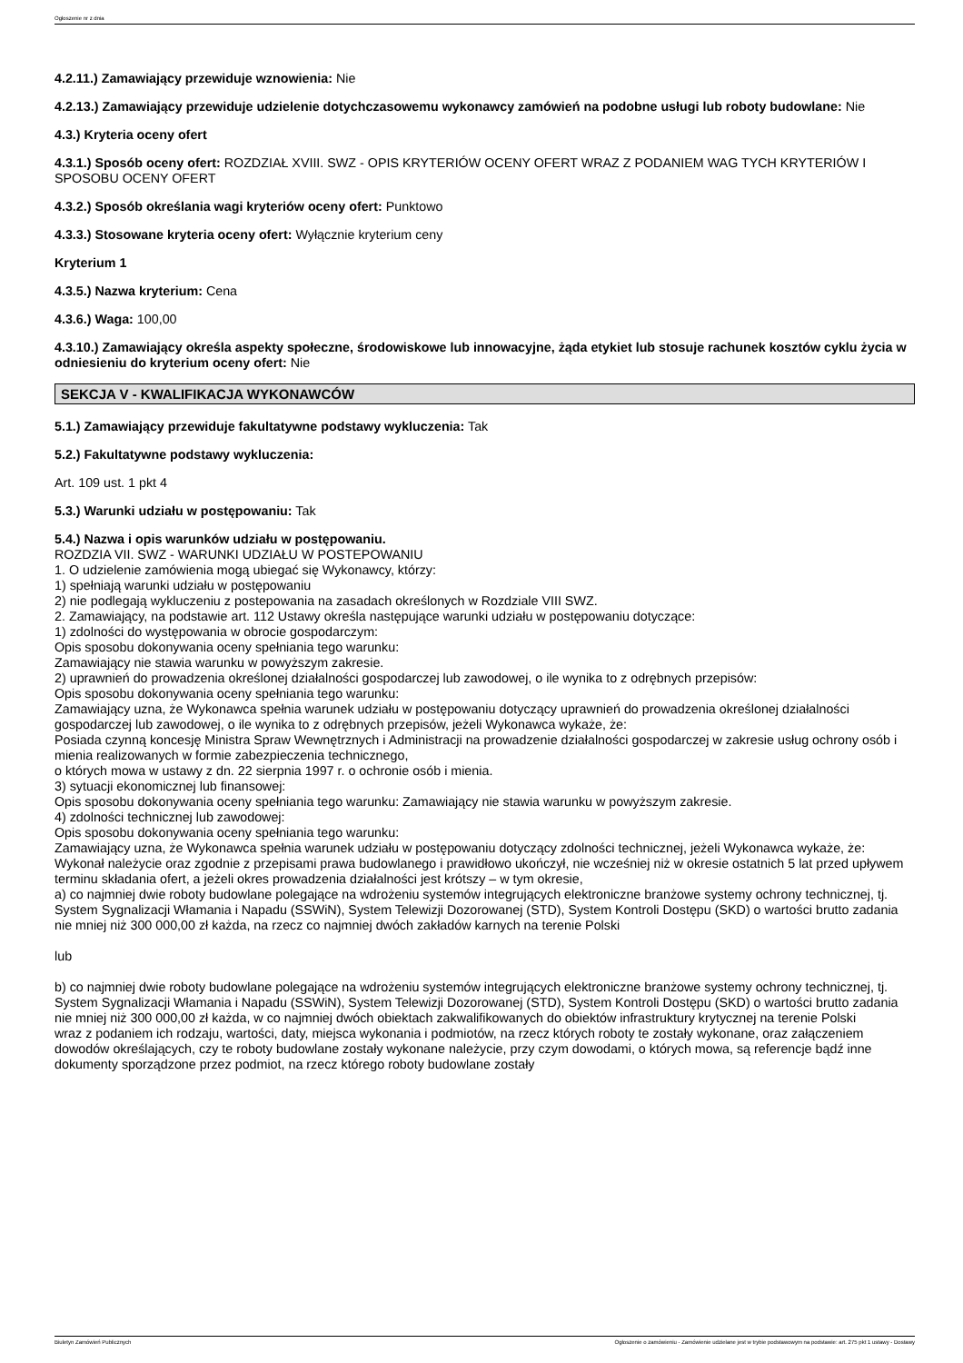Ogłoszenie nr z dnia
4.2.11.) Zamawiający przewiduje wznowienia: Nie
4.2.13.) Zamawiający przewiduje udzielenie dotychczasowemu wykonawcy zamówień na podobne usługi lub roboty budowlane: Nie
4.3.) Kryteria oceny ofert
4.3.1.) Sposób oceny ofert: ROZDZIAŁ XVIII. SWZ - OPIS KRYTERIÓW OCENY OFERT WRAZ Z PODANIEM WAG TYCH KRYTERIÓW I SPOSOBU OCENY OFERT
4.3.2.) Sposób określania wagi kryteriów oceny ofert: Punktowo
4.3.3.) Stosowane kryteria oceny ofert: Wyłącznie kryterium ceny
Kryterium 1
4.3.5.) Nazwa kryterium: Cena
4.3.6.) Waga: 100,00
4.3.10.) Zamawiający określa aspekty społeczne, środowiskowe lub innowacyjne, żąda etykiet lub stosuje rachunek kosztów cyklu życia w odniesieniu do kryterium oceny ofert: Nie
SEKCJA V - KWALIFIKACJA WYKONAWCÓW
5.1.) Zamawiający przewiduje fakultatywne podstawy wykluczenia: Tak
5.2.) Fakultatywne podstawy wykluczenia:
Art. 109 ust. 1 pkt 4
5.3.) Warunki udziału w postępowaniu: Tak
5.4.) Nazwa i opis warunków udziału w postępowaniu.
ROZDZIA VII. SWZ - WARUNKI UDZIAŁU W POSTEPOWANIU
1. O udzielenie zamówienia mogą ubiegać się Wykonawcy, którzy:
1) spełniają warunki udziału w postępowaniu
2) nie podlegają wykluczeniu z postepowania na zasadach określonych w Rozdziale VIII SWZ.
2. Zamawiający, na podstawie art. 112 Ustawy określa następujące warunki udziału w postępowaniu dotyczące:
1) zdolności do występowania w obrocie gospodarczym:
Opis sposobu dokonywania oceny spełniania tego warunku:
Zamawiający nie stawia warunku w powyższym zakresie.
2) uprawnień do prowadzenia określonej działalności gospodarczej lub zawodowej, o ile wynika to z odrębnych przepisów:
Opis sposobu dokonywania oceny spełniania tego warunku:
Zamawiający uzna, że Wykonawca spełnia warunek udziału w postępowaniu dotyczący uprawnień do prowadzenia określonej działalności gospodarczej lub zawodowej, o ile wynika to z odrębnych przepisów, jeżeli Wykonawca wykaże, że:
Posiada czynną koncesję Ministra Spraw Wewnętrznych i Administracji na prowadzenie działalności gospodarczej w zakresie usług ochrony osób i mienia realizowanych w formie zabezpieczenia technicznego,
o których mowa w ustawy z dn. 22 sierpnia 1997 r. o ochronie osób i mienia.
3) sytuacji ekonomicznej lub finansowej:
Opis sposobu dokonywania oceny spełniania tego warunku: Zamawiający nie stawia warunku w powyższym zakresie.
4) zdolności technicznej lub zawodowej:
Opis sposobu dokonywania oceny spełniania tego warunku:
Zamawiający uzna, że Wykonawca spełnia warunek udziału w postępowaniu dotyczący zdolności technicznej, jeżeli Wykonawca wykaże, że:
Wykonał należycie oraz zgodnie z przepisami prawa budowlanego i prawidłowo ukończył, nie wcześniej niż w okresie ostatnich 5 lat przed upływem terminu składania ofert, a jeżeli okres prowadzenia działalności jest krótszy – w tym okresie,
a) co najmniej dwie roboty budowlane polegające na wdrożeniu systemów integrujących elektroniczne branżowe systemy ochrony technicznej, tj. System Sygnalizacji Włamania i Napadu (SSWiN), System Telewizji Dozorowanej (STD), System Kontroli Dostępu (SKD) o wartości brutto zadania nie mniej niż 300 000,00 zł każda, na rzecz co najmniej dwóch zakładów karnych na terenie Polski
lub
b) co najmniej dwie roboty budowlane polegające na wdrożeniu systemów integrujących elektroniczne branżowe systemy ochrony technicznej, tj. System Sygnalizacji Włamania i Napadu (SSWiN), System Telewizji Dozorowanej (STD), System Kontroli Dostępu (SKD) o wartości brutto zadania nie mniej niż 300 000,00 zł każda, w co najmniej dwóch obiektach zakwalifikowanych do obiektów infrastruktury krytycznej na terenie Polski
wraz z podaniem ich rodzaju, wartości, daty, miejsca wykonania i podmiotów, na rzecz których roboty te zostały wykonane, oraz załączeniem dowodów określających, czy te roboty budowlane zostały wykonane należycie, przy czym dowodami, o których mowa, są referencje bądź inne dokumenty sporządzone przez podmiot, na rzecz którego roboty budowlane zostały
Biuletyn Zamówień Publicznych Ogłoszenie o zamówieniu - Zamówienie udzielane jest w trybie podstawowym na podstawie: art. 275 pkt 1 ustawy - Dostawy